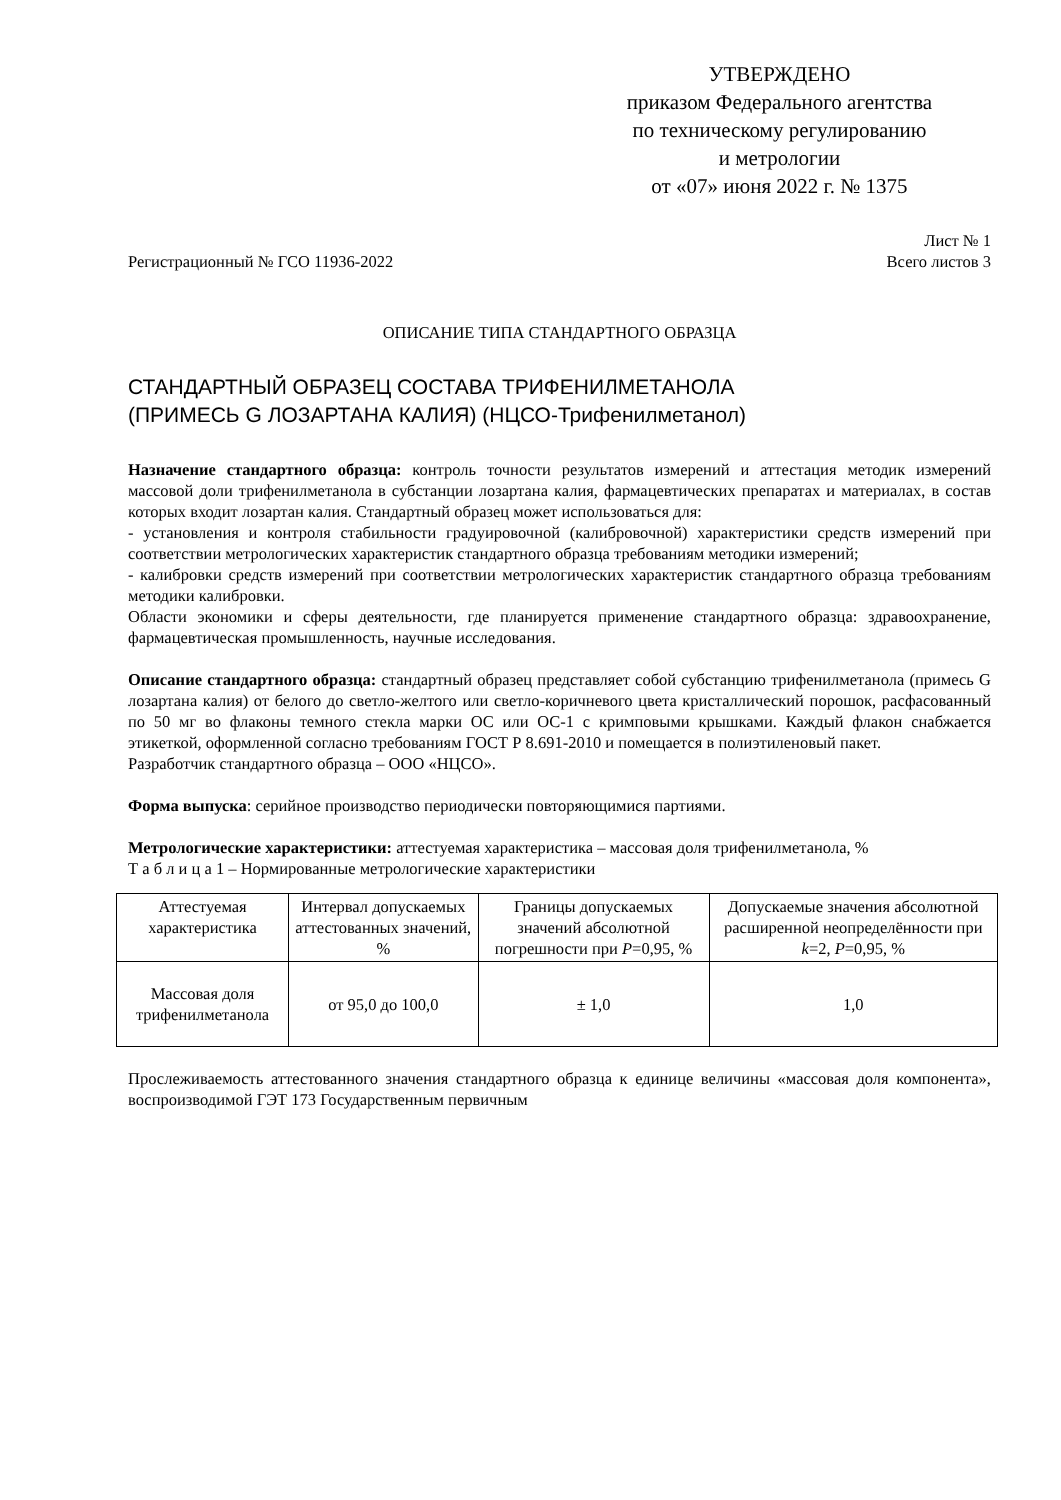УТВЕРЖДЕНО
приказом Федерального агентства
по техническому регулированию
и метрологии
от «07» июня 2022 г. № 1375
Регистрационный № ГСО 11936-2022
Лист № 1
Всего листов 3
ОПИСАНИЕ ТИПА СТАНДАРТНОГО ОБРАЗЦА
СТАНДАРТНЫЙ ОБРАЗЕЦ СОСТАВА ТРИФЕНИЛМЕТАНОЛА
(ПРИМЕСЬ G ЛОЗАРТАНА КАЛИЯ) (НЦСО-Трифенилметанол)
Назначение стандартного образца: контроль точности результатов измерений и аттестация методик измерений массовой доли трифенилметанола в субстанции лозартана калия, фармацевтических препаратах и материалах, в состав которых входит лозартан калия. Стандартный образец может использоваться для:
- установления и контроля стабильности градуировочной (калибровочной) характеристики средств измерений при соответствии метрологических характеристик стандартного образца требованиям методики измерений;
- калибровки средств измерений при соответствии метрологических характеристик стандартного образца требованиям методики калибровки.
Области экономики и сферы деятельности, где планируется применение стандартного образца: здравоохранение, фармацевтическая промышленность, научные исследования.
Описание стандартного образца: стандартный образец представляет собой субстанцию трифенилметанола (примесь G лозартана калия) от белого до светло-желтого или светло-коричневого цвета кристаллический порошок, расфасованный по 50 мг во флаконы темного стекла марки ОС или ОС-1 с кримповыми крышками. Каждый флакон снабжается этикеткой, оформленной согласно требованиям ГОСТ Р 8.691-2010 и помещается в полиэтиленовый пакет.
Разработчик стандартного образца – ООО «НЦСО».
Форма выпуска: серийное производство периодически повторяющимися партиями.
Метрологические характеристики: аттестуемая характеристика – массовая доля трифенилметанола, %
Т а б л и ц а 1 – Нормированные метрологические характеристики
| Аттестуемая характеристика | Интервал допускаемых аттестованных значений, % | Границы допускаемых значений абсолютной погрешности при P =0,95, % | Допускаемые значения абсолютной расширенной неопределённости при k =2, P =0,95, % |
| Массовая доля трифенилметанола | от 95,0 до 100,0 | ± 1,0 | 1,0 |
Прослеживаемость аттестованного значения стандартного образца к единице величины «массовая доля компонента», воспроизводимой ГЭТ 173 Государственным первичным